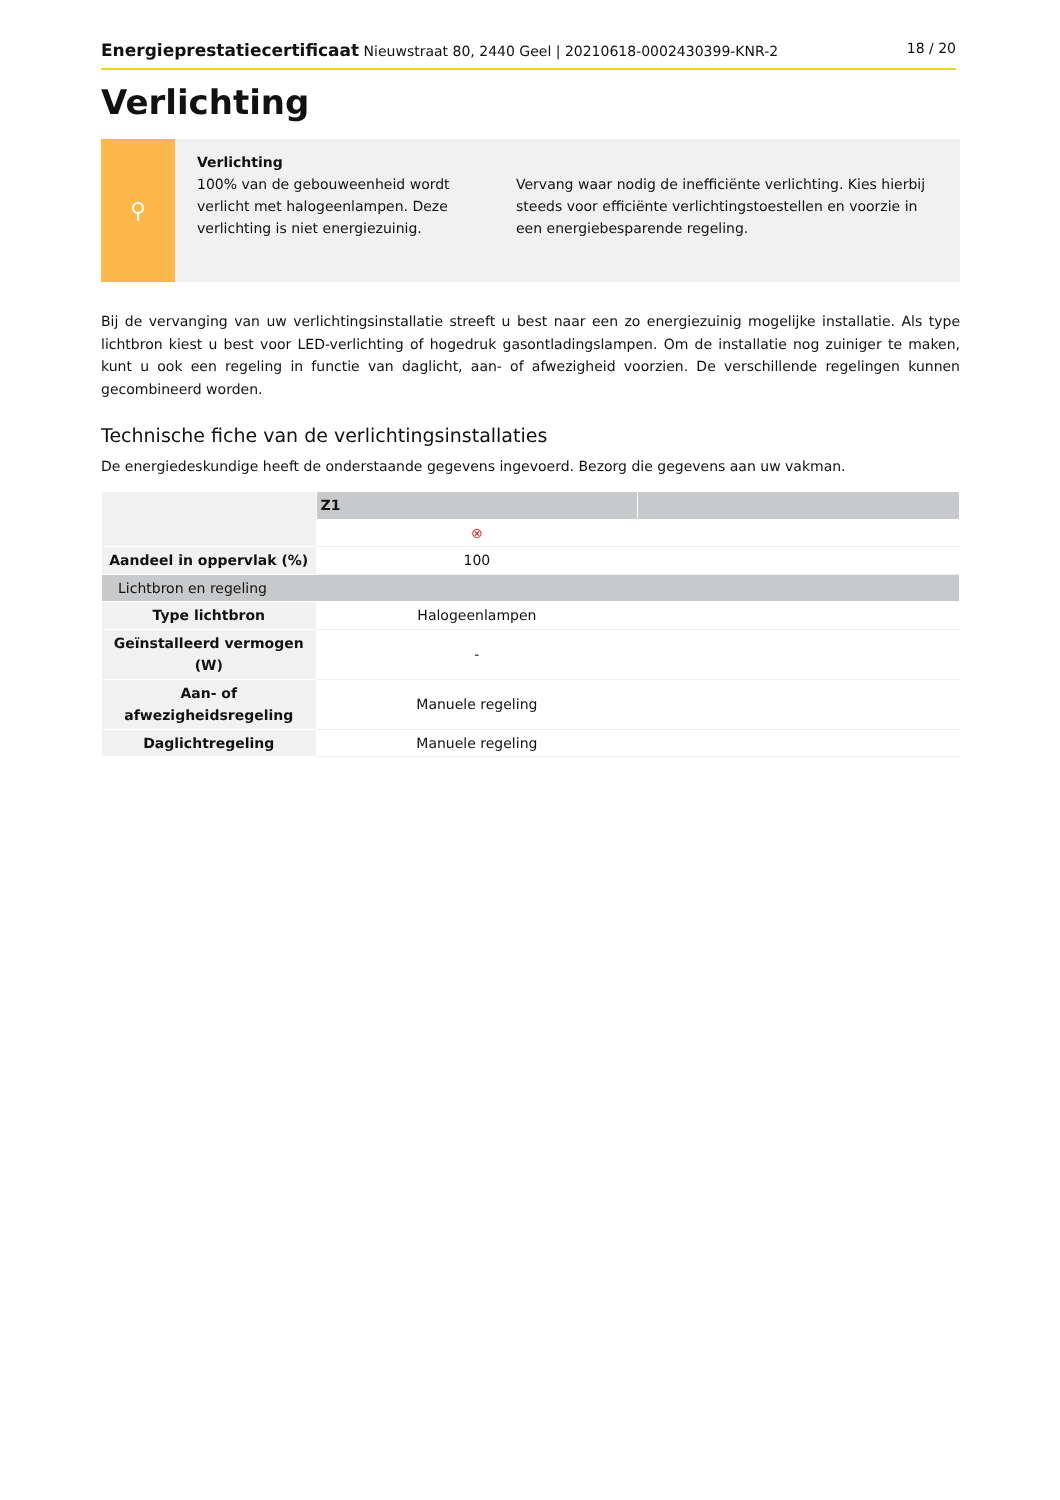Energieprestatiecertificaat Nieuwstraat 80, 2440 Geel | 20210618-0002430399-KNR-2 18 / 20
Verlichting
⚲
Verlichting
100% van de gebouweenheid wordt verlicht met halogeenlampen. Deze verlichting is niet energiezuinig.
Vervang waar nodig de inefficiënte verlichting. Kies hierbij steeds voor efficiënte verlichtingstoestellen en voorzie in een energiebesparende regeling.
Bij de vervanging van uw verlichtingsinstallatie streeft u best naar een zo energiezuinig mogelijke installatie. Als type lichtbron kiest u best voor LED-verlichting of hogedruk gasontladingslampen. Om de installatie nog zuiniger te maken, kunt u ook een regeling in functie van daglicht, aan- of afwezigheid voorzien. De verschillende regelingen kunnen gecombineerd worden.
Technische fiche van de verlichtingsinstallaties
De energiedeskundige heeft de onderstaande gegevens ingevoerd. Bezorg die gegevens aan uw vakman.
| | Z1 | |
| | ⊗ | |
| Aandeel in oppervlak (%) | 100 | |
| Lichtbron en regeling | | |
| Type lichtbron | Halogeenlampen | |
| Geïnstalleerd vermogen (W) | - | |
| Aan- of afwezigheidsregeling | Manuele regeling | |
| Daglichtregeling | Manuele regeling | |